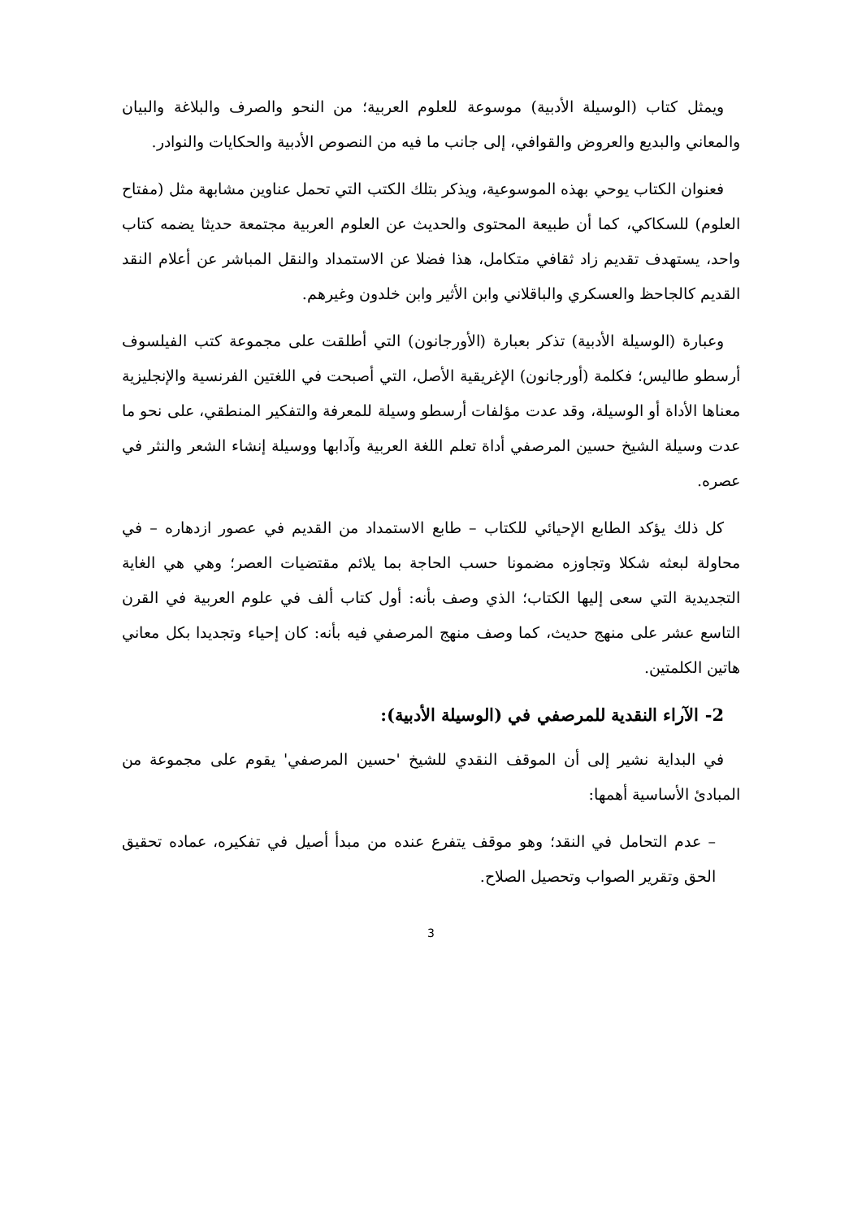ويمثل كتاب (الوسيلة الأدبية) موسوعة للعلوم العربية؛ من النحو والصرف والبلاغة والبيان والمعاني والبديع والعروض والقوافي، إلى جانب ما فيه من النصوص الأدبية والحكايات والنوادر.
فعنوان الكتاب يوحي بهذه الموسوعية، ويذكر بتلك الكتب التي تحمل عناوين مشابهة مثل (مفتاح العلوم) للسكاكي، كما أن طبيعة المحتوى والحديث عن العلوم العربية مجتمعة حديثا يضمه كتاب واحد، يستهدف تقديم زاد ثقافي متكامل، هذا فضلا عن الاستمداد والنقل المباشر عن أعلام النقد القديم كالجاحظ والعسكري والباقلاني وابن الأثير وابن خلدون وغيرهم.
وعبارة (الوسيلة الأدبية) تذكر بعبارة (الأورجانون) التي أطلقت على مجموعة كتب الفيلسوف أرسطو طاليس؛ فكلمة (أورجانون) الإغريقية الأصل، التي أصبحت في اللغتين الفرنسية والإنجليزية معناها الأداة أو الوسيلة، وقد عدت مؤلفات أرسطو وسيلة للمعرفة والتفكير المنطقي، على نحو ما عدت وسيلة الشيخ حسين المرصفي أداة تعلم اللغة العربية وآدابها ووسيلة إنشاء الشعر والنثر في عصره.
كل ذلك يؤكد الطابع الإحيائي للكتاب – طابع الاستمداد من القديم في عصور ازدهاره – في محاولة لبعثه شكلا وتجاوزه مضمونا حسب الحاجة بما يلائم مقتضيات العصر؛ وهي هي الغاية التجديدية التي سعى إليها الكتاب؛ الذي وصف بأنه: أول كتاب ألف في علوم العربية في القرن التاسع عشر على منهج حديث، كما وصف منهج المرصفي فيه بأنه: كان إحياء وتجديدا بكل معاني هاتين الكلمتين.
2- الآراء النقدية للمرصفي في (الوسيلة الأدبية):
في البداية نشير إلى أن الموقف النقدي للشيخ 'حسين المرصفي' يقوم على مجموعة من المبادئ الأساسية أهمها:
– عدم التحامل في النقد؛ وهو موقف يتفرع عنده من مبدأ أصيل في تفكيره، عماده تحقيق الحق وتقرير الصواب وتحصيل الصلاح.
3